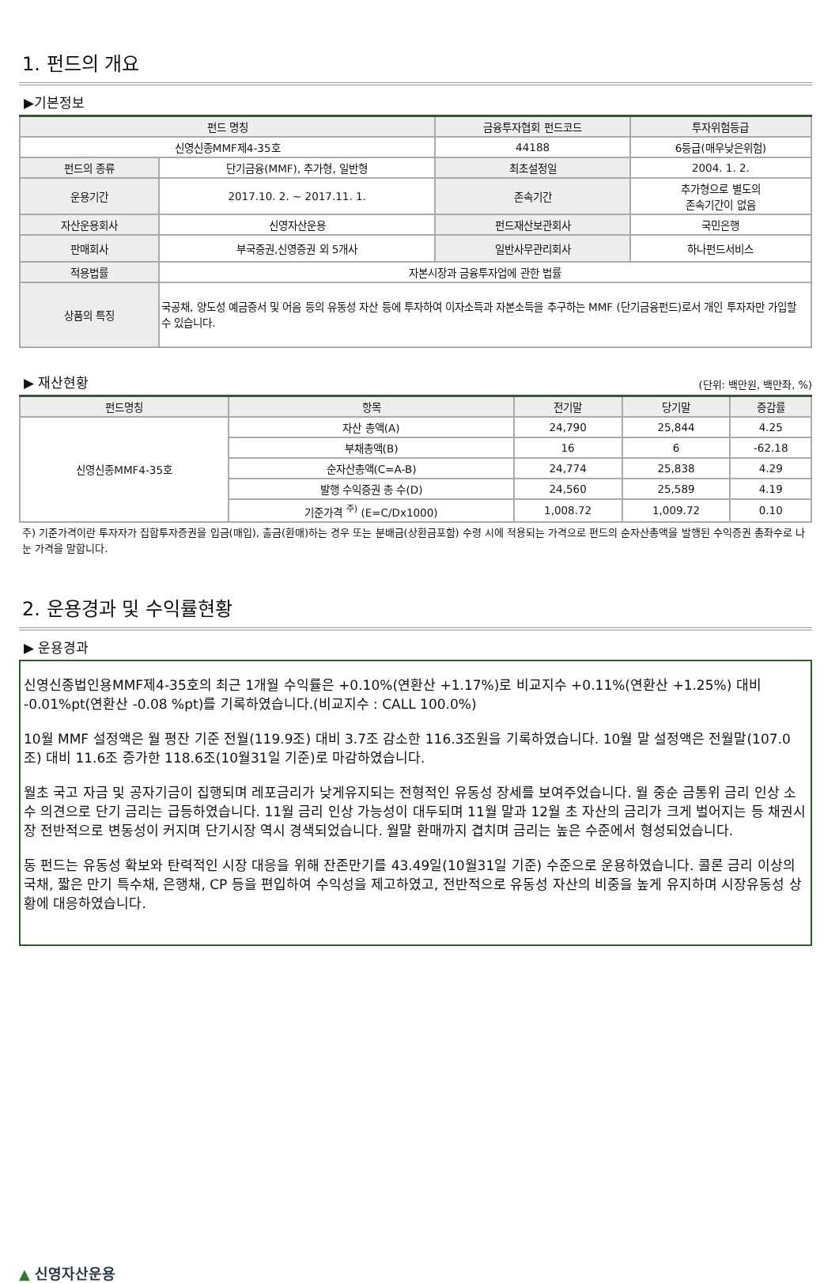1. 펀드의 개요
▶기본정보
| 펀드 명칭 | | 금융투자협회 펀드코드 | 투자위험등급 |
| --- | --- | --- | --- |
| 신영신종MMF제4-35호 | | 44188 | 6등급(매우낮은위험) |
| 펀드의 종류 | 단기금융(MMF), 추가형, 일반형 | 최초설정일 | 2004. 1. 2. |
| 운용기간 | 2017.10. 2. ~ 2017.11. 1. | 존속기간 | 추가형으로 별도의 존속기간이 없음 |
| 자산운용회사 | 신영자산운용 | 펀드재산보관회사 | 국민은행 |
| 판매회사 | 부국증권,신영증권 외 5개사 | 일반사무관리회사 | 하나펀드서비스 |
| 적용법률 | 자본시장과 금융투자업에 관한 법률 | | |
| 상품의 특징 | 국공채, 양도성 예금증서 및 어음 등의 유동성 자산 등에 투자하여 이자소득과 자본소득을 추구하는 MMF (단기금융펀드)로서 개인 투자자만 가입할 수 있습니다. | | |
▶ 재산현황
(단위: 백만원, 백만좌, %)
| 펀드명칭 | 항목 | 전기말 | 당기말 | 증감률 |
| --- | --- | --- | --- | --- |
| 신영신종MMF4-35호 | 자산 총액(A) | 24,790 | 25,844 | 4.25 |
| | 부채총액(B) | 16 | 6 | -62.18 |
| | 순자산총액(C=A-B) | 24,774 | 25,838 | 4.29 |
| | 발행 수익증권 총 수(D) | 24,560 | 25,589 | 4.19 |
| | 기준가격 <sup>주)</sup> (E=C/Dx1000) | 1,008.72 | 1,009.72 | 0.10 |
주) 기준가격이란 투자자가 집합투자증권을 입금(매입), 출금(환매)하는 경우 또는 분배금(상환금포함) 수령 시에 적용되는 가격으로 펀드의 순자산총액을 발행된 수익증권 총좌수로 나눈 가격을 말합니다.
2. 운용경과 및 수익률현황
▶ 운용경과
신영신종법인용MMF제4-35호의 최근 1개월 수익률은 +0.10%(연환산 +1.17%)로 비교지수 +0.11%(연환산 +1.25%) 대비 -0.01%pt(연환산 -0.08 %pt)를 기록하였습니다.(비교지수 : CALL 100.0%)
10월 MMF 설정액은 월 평잔 기준 전월(119.9조) 대비 3.7조 감소한 116.3조원을 기록하였습니다. 10월 말 설정액은 전월말(107.0조) 대비 11.6조 증가한 118.6조(10월31일 기준)로 마감하였습니다.
월초 국고 자금 및 공자기금이 집행되며 레포금리가 낮게유지되는 전형적인 유동성 장세를 보여주었습니다. 월 중순 금통위 금리 인상 소수 의견으로 단기 금리는 급등하였습니다. 11월 금리 인상 가능성이 대두되며 11월 말과 12월 초 자산의 금리가 크게 벌어지는 등 채권시장 전반적으로 변동성이 커지며 단기시장 역시 경색되었습니다. 월말 환매까지 겹치며 금리는 높은 수준에서 형성되었습니다.
동 펀드는 유동성 확보와 탄력적인 시장 대응을 위해 잔존만기를 43.49일(10월31일 기준) 수준으로 운용하였습니다. 콜론 금리 이상의 국채, 짧은 만기 특수채, 은행채, CP 등을 편입하여 수익성을 제고하였고, 전반적으로 유동성 자산의 비중을 높게 유지하며 시장유동성 상황에 대응하였습니다.
▲ 신영자산운용